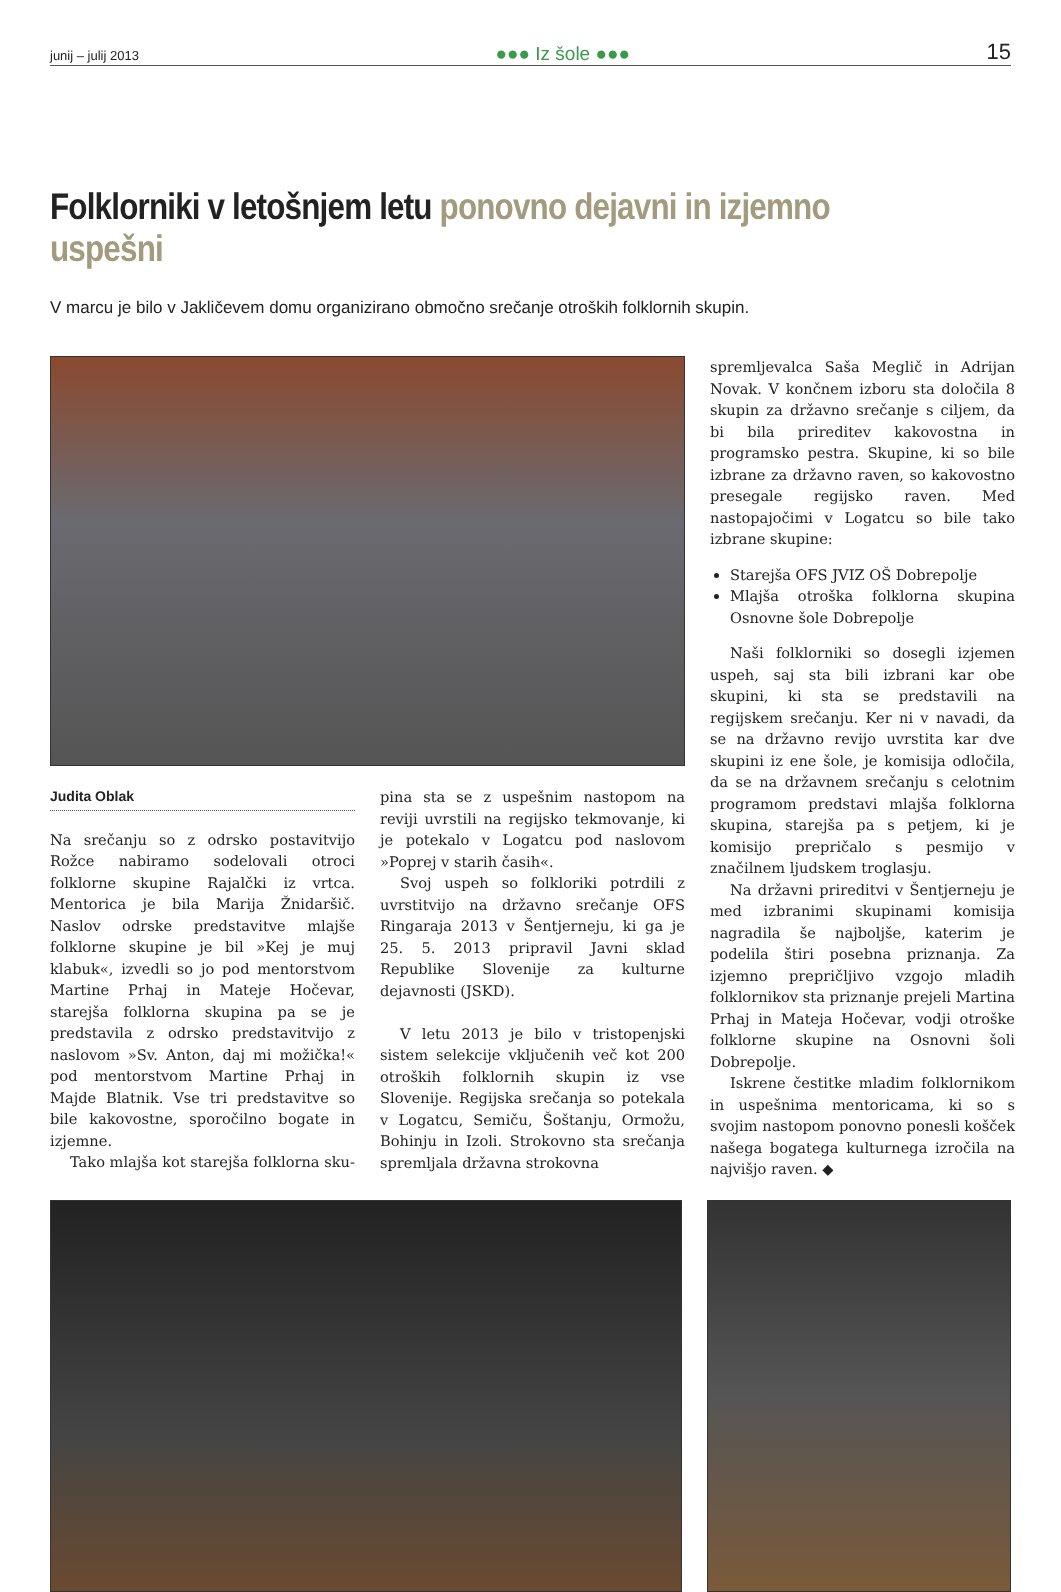junij – julij 2013 ●●● Iz šole ●●● 15
Folklorniki v letošnjem letu ponovno dejavni in izjemno uspešni
V marcu je bilo v Jakličevem domu organizirano območno srečanje otroških folklornih skupin.
Judita Oblak
Na srečanju so z odrsko postavitvijo Rožce nabiramo sodelovali otroci folklorne skupine Rajalčki iz vrtca. Mentorica je bila Marija Žnidaršič. Naslov odrske predstavitve mlajše folklorne skupine je bil »Kej je muj klabuk«, izvedli so jo pod mentorstvom Martine Prhaj in Mateje Hočevar, starejša folklorna skupina pa se je predstavila z odrsko predstavitvijo z naslovom »Sv. Anton, daj mi možička!« pod mentorstvom Martine Prhaj in Majde Blatnik. Vse tri predstavitve so bile kakovostne, sporočilno bogate in izjemne.
Tako mlajša kot starejša folklorna sku-
pina sta se z uspešnim nastopom na reviji uvrstili na regijsko tekmovanje, ki je potekalo v Logatcu pod naslovom »Poprej v starih časih«.
Svoj uspeh so folkloriki potrdili z uvrstitvijo na državno srečanje OFS Ringaraja 2013 v Šentjerneju, ki ga je 25. 5. 2013 pripravil Javni sklad Republike Slovenije za kulturne dejavnosti (JSKD).
V letu 2013 je bilo v tristopenjski sistem selekcije vključenih več kot 200 otroških folklornih skupin iz vse Slovenije. Regijska srečanja so potekala v Logatcu, Semiču, Šoštanju, Ormožu, Bohinju in Izoli. Strokovno sta srečanja spremljala državna strokovna
spremljevalca Saša Meglič in Adrijan Novak. V končnem izboru sta določila 8 skupin za državno srečanje s ciljem, da bi bila prireditev kakovostna in programsko pestra. Skupine, ki so bile izbrane za državno raven, so kakovostno presegale regijsko raven. Med nastopajočimi v Logatcu so bile tako izbrane skupine:
Starejša OFS JVIZ OŠ Dobrepolje
Mlajša otroška folklorna skupina Osnovne šole Dobrepolje
Naši folklorniki so dosegli izjemen uspeh, saj sta bili izbrani kar obe skupini, ki sta se predstavili na regijskem srečanju. Ker ni v navadi, da se na državno revijo uvrstita kar dve skupini iz ene šole, je komisija odločila, da se na državnem srečanju s celotnim programom predstavi mlajša folklorna skupina, starejša pa s petjem, ki je komisijo prepričalo s pesmijo v značilnem ljudskem troglasju.
Na državni prireditvi v Šentjerneju je med izbranimi skupinami komisija nagradila še najboljše, katerim je podelila štiri posebna priznanja. Za izjemno prepričljivo vzgojo mladih folklornikov sta priznanje prejeli Martina Prhaj in Mateja Hočevar, vodji otroške folklorne skupine na Osnovni šoli Dobrepolje.
Iskrene čestitke mladim folklornikom in uspešnima mentoricama, ki so s svojim nastopom ponovno ponesli košček našega bogatega kulturnega izročila na najvišjo raven. ◆